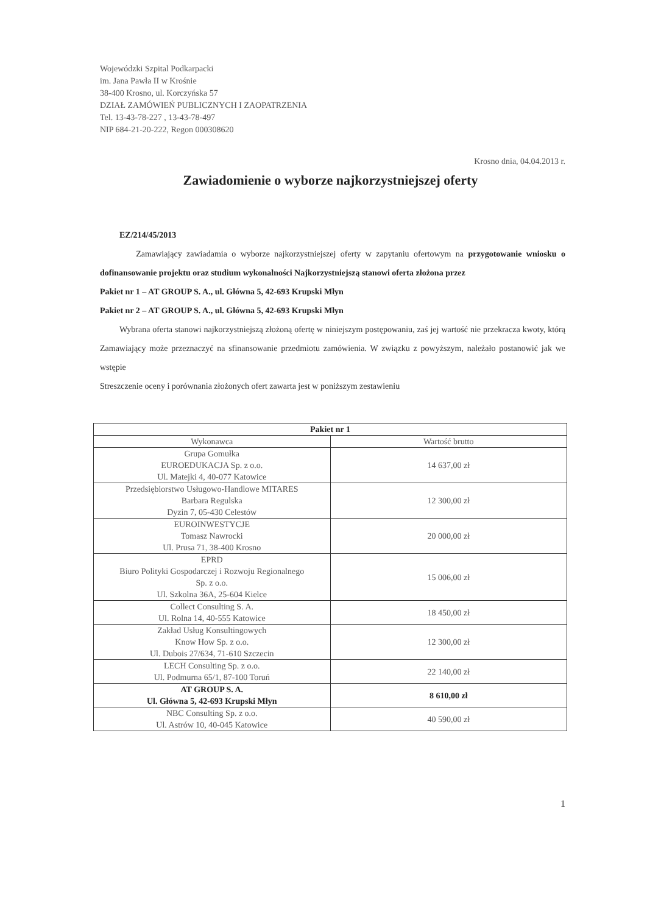Wojewódzki Szpital Podkarpacki
im. Jana Pawła II w Krośnie
38-400 Krosno, ul. Korczyńska 57
DZIAŁ ZAMÓWIEŃ PUBLICZNYCH I ZAOPATRZENIA
Tel. 13-43-78-227 , 13-43-78-497
NIP 684-21-20-222, Regon 000308620
Krosno dnia, 04.04.2013 r.
Zawiadomienie o wyborze najkorzystniejszej oferty
EZ/214/45/2013
Zamawiający zawiadamia o wyborze najkorzystniejszej oferty w zapytaniu ofertowym na przygotowanie wniosku o dofinansowanie projektu oraz studium wykonalności Najkorzystniejszą stanowi oferta złożona przez
Pakiet nr 1 – AT GROUP S. A., ul. Główna 5, 42-693 Krupski Młyn
Pakiet nr 2 – AT GROUP S. A., ul. Główna 5, 42-693 Krupski Młyn
Wybrana oferta stanowi najkorzystniejszą złożoną ofertę w niniejszym postępowaniu, zaś jej wartość nie przekracza kwoty, którą Zamawiający może przeznaczyć na sfinansowanie przedmiotu zamówienia. W związku z powyższym, należało postanowić jak we wstępie
Streszczenie oceny i porównania złożonych ofert zawarta jest w poniższym zestawieniu
| Pakiet nr 1 | |
| --- | --- |
| Wykonawca | Wartość brutto |
| Grupa Gomułka EUROEDUKACJA Sp. z o.o. Ul. Matejki 4, 40-077 Katowice | 14 637,00 zł |
| Przedsiębiorstwo Usługowo-Handlowe MITARES Barbara Regulska Dyzin 7, 05-430 Celestów | 12 300,00 zł |
| EUROINWESTYCJE Tomasz Nawrocki Ul. Prusa 71, 38-400 Krosno | 20 000,00 zł |
| EPRD Biuro Polityki Gospodarczej i Rozwoju Regionalnego Sp. z o.o. Ul. Szkolna 36A, 25-604 Kielce | 15 006,00 zł |
| Collect Consulting S. A. Ul. Rolna 14, 40-555 Katowice | 18 450,00 zł |
| Zakład Usług Konsultingowych Know How Sp. z o.o. Ul. Dubois 27/634, 71-610 Szczecin | 12 300,00 zł |
| LECH Consulting Sp. z o.o. Ul. Podmurna 65/1, 87-100 Toruń | 22 140,00 zł |
| AT GROUP S. A. Ul. Główna 5, 42-693 Krupski Młyn | 8 610,00 zł |
| NBC Consulting Sp. z o.o. Ul. Astrów 10, 40-045 Katowice | 40 590,00 zł |
1